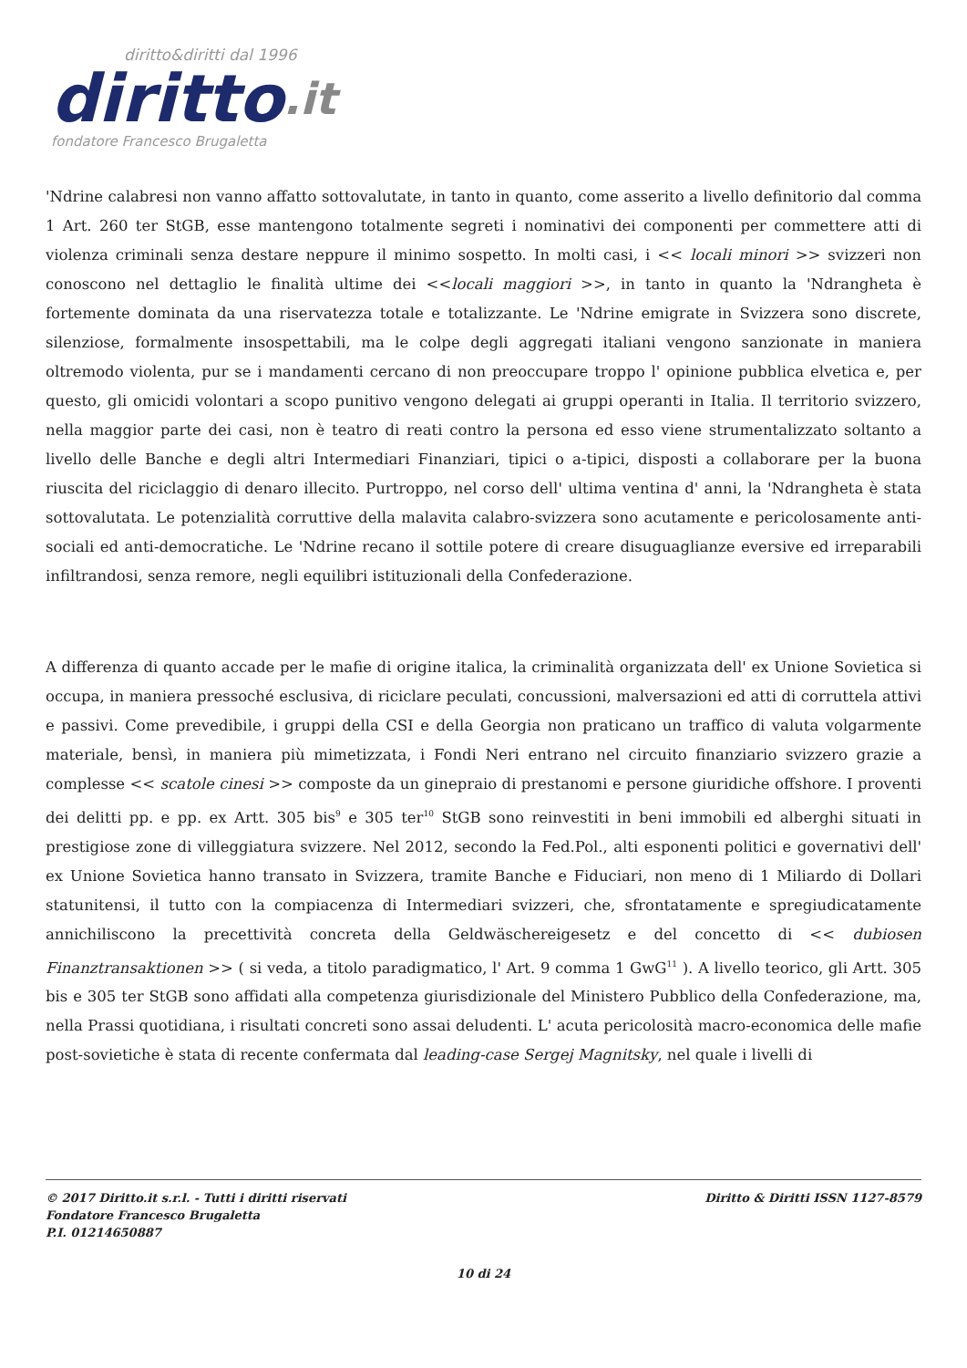diritto&diritti dal 1996
diritto.it
fondatore Francesco Brugaletta
'Ndrine calabresi non vanno affatto sottovalutate, in tanto in quanto, come asserito a livello definitorio dal comma 1 Art. 260 ter StGB, esse mantengono totalmente segreti i nominativi dei componenti per commettere atti di violenza criminali senza destare neppure il minimo sospetto. In molti casi, i << locali minori >> svizzeri non conoscono nel dettaglio le finalità ultime dei <<locali maggiori >>, in tanto in quanto la 'Ndrangheta è fortemente dominata da una riservatezza totale e totalizzante. Le 'Ndrine emigrate in Svizzera sono discrete, silenziose, formalmente insospettabili, ma le colpe degli aggregati italiani vengono sanzionate in maniera oltremodo violenta, pur se i mandamenti cercano di non preoccupare troppo l' opinione pubblica elvetica e, per questo, gli omicidi volontari a scopo punitivo vengono delegati ai gruppi operanti in Italia. Il territorio svizzero, nella maggior parte dei casi, non è teatro di reati contro la persona ed esso viene strumentalizzato soltanto a livello delle Banche e degli altri Intermediari Finanziari, tipici o a-tipici, disposti a collaborare per la buona riuscita del riciclaggio di denaro illecito. Purtroppo, nel corso dell' ultima ventina d' anni, la 'Ndrangheta è stata sottovalutata. Le potenzialità corruttive della malavita calabro-svizzera sono acutamente e pericolosamente anti-sociali ed anti-democratiche. Le 'Ndrine recano il sottile potere di creare disuguaglianze eversive ed irreparabili infiltrandosi, senza remore, negli equilibri istituzionali della Confederazione.
A differenza di quanto accade per le mafie di origine italica, la criminalità organizzata dell' ex Unione Sovietica si occupa, in maniera pressoché esclusiva, di riciclare peculati, concussioni, malversazioni ed atti di corruttela attivi e passivi. Come prevedibile, i gruppi della CSI e della Georgia non praticano un traffico di valuta volgarmente materiale, bensì, in maniera più mimetizzata, i Fondi Neri entrano nel circuito finanziario svizzero grazie a complesse << scatole cinesi >> composte da un ginepraio di prestanomi e persone giuridiche offshore. I proventi dei delitti pp. e pp. ex Artt. 305 bis<sup>9</sup> e 305 ter<sup>10</sup> StGB sono reinvestiti in beni immobili ed alberghi situati in prestigiose zone di villeggiatura svizzere. Nel 2012, secondo la Fed.Pol., alti esponenti politici e governativi dell' ex Unione Sovietica hanno transato in Svizzera, tramite Banche e Fiduciari, non meno di 1 Miliardo di Dollari statunitensi, il tutto con la compiacenza di Intermediari svizzeri, che, sfrontatamente e spregiudicatamente annichiliscono la precettività concreta della Geldwäschereigesetz e del concetto di << dubiosen Finanztransaktionen >> ( si veda, a titolo paradigmatico, l' Art. 9 comma 1 GwG<sup>11</sup> ). A livello teorico, gli Artt. 305 bis e 305 ter StGB sono affidati alla competenza giurisdizionale del Ministero Pubblico della Confederazione, ma, nella Prassi quotidiana, i risultati concreti sono assai deludenti. L' acuta pericolosità macro-economica delle mafie post-sovietiche è stata di recente confermata dal leading-case Sergej Magnitsky, nel quale i livelli di
© 2017 Diritto.it s.r.l. - Tutti i diritti riservati
Fondatore Francesco Brugaletta
P.I. 01214650887
Diritto & Diritti ISSN 1127-8579
10 di 24